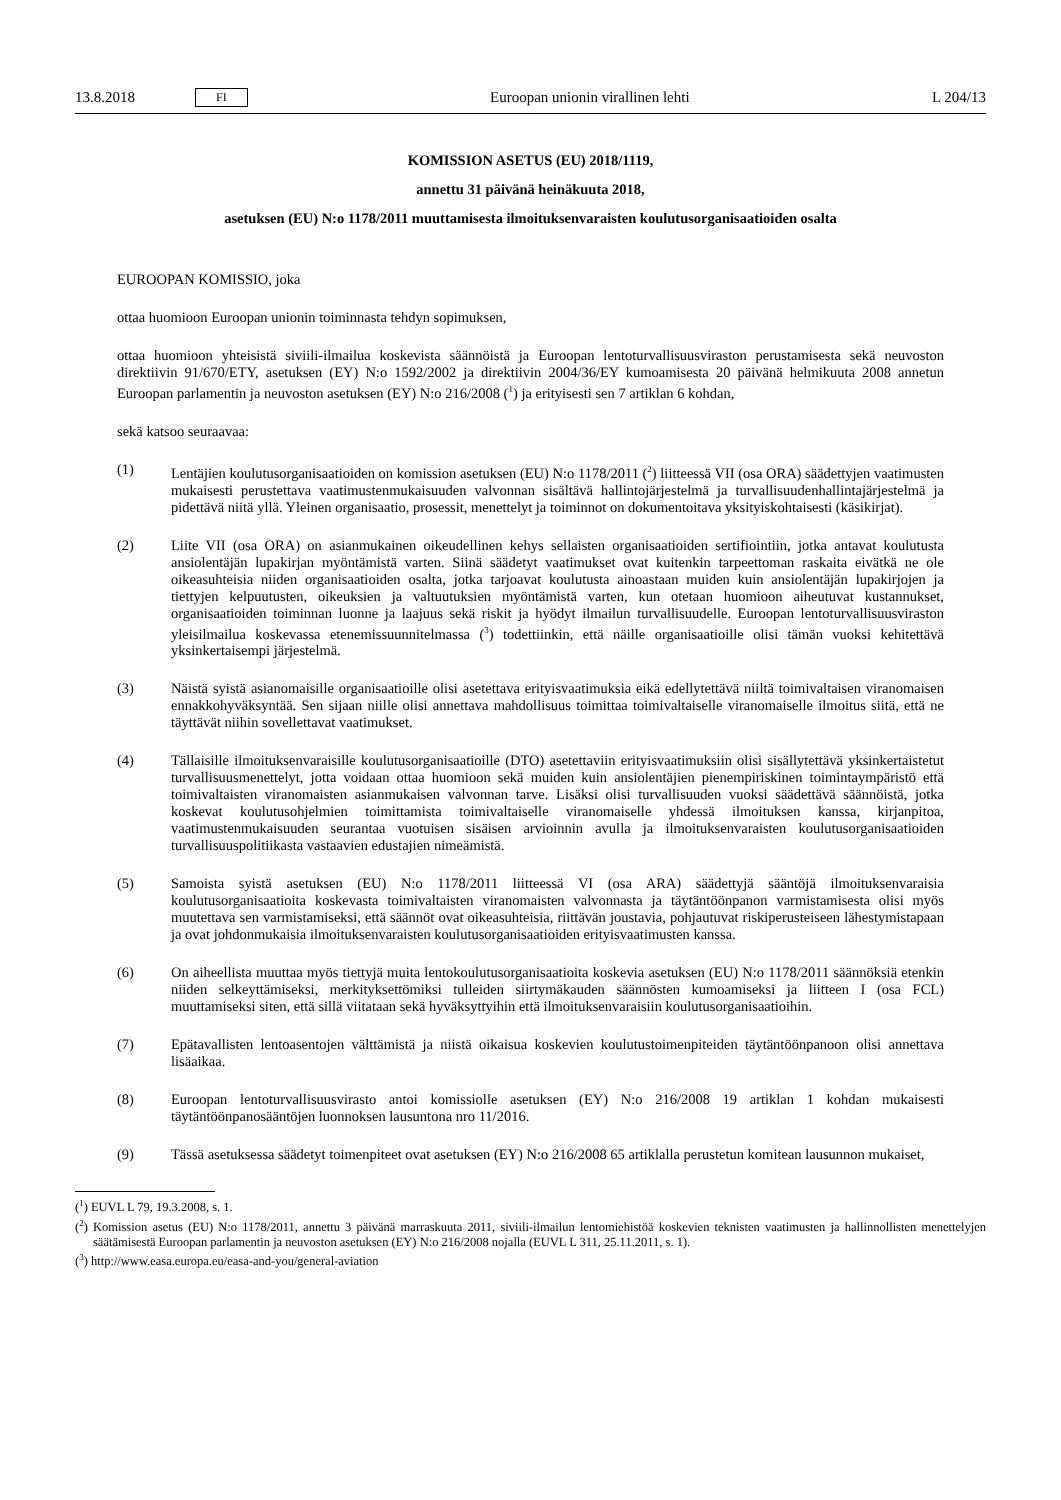13.8.2018 FI Euroopan unionin virallinen lehti L 204/13
KOMISSION ASETUS (EU) 2018/1119,
annettu 31 päivänä heinäkuuta 2018,
asetuksen (EU) N:o 1178/2011 muuttamisesta ilmoituksenvaraisten koulutusorganisaatioiden osalta
EUROOPAN KOMISSIO, joka
ottaa huomioon Euroopan unionin toiminnasta tehdyn sopimuksen,
ottaa huomioon yhteisistä siviili-ilmailua koskevista säännöistä ja Euroopan lentoturvallisuusviraston perustamisesta sekä neuvoston direktiivin 91/670/ETY, asetuksen (EY) N:o 1592/2002 ja direktiivin 2004/36/EY kumoamisesta 20 päivänä helmikuuta 2008 annetun Euroopan parlamentin ja neuvoston asetuksen (EY) N:o 216/2008 (<sup>1</sup>) ja erityisesti sen 7 artiklan 6 kohdan,
sekä katsoo seuraavaa:
(1) Lentäjien koulutusorganisaatioiden on komission asetuksen (EU) N:o 1178/2011 (<sup>2</sup>) liitteessä VII (osa ORA) säädettyjen vaatimusten mukaisesti perustettava vaatimustenmukaisuuden valvonnan sisältävä hallintojärjestelmä ja turvallisuudenhallintajärjestelmä ja pidettävä niitä yllä. Yleinen organisaatio, prosessit, menettelyt ja toiminnot on dokumentoitava yksityiskohtaisesti (käsikirjat).
(2) Liite VII (osa ORA) on asianmukainen oikeudellinen kehys sellaisten organisaatioiden sertifiointiin, jotka antavat koulutusta ansiolentäjän lupakirjan myöntämistä varten. Siinä säädetyt vaatimukset ovat kuitenkin tarpeettoman raskaita eivätkä ne ole oikeasuhteisia niiden organisaatioiden osalta, jotka tarjoavat koulutusta ainoastaan muiden kuin ansiolentäjän lupakirjojen ja tiettyjen kelpuutusten, oikeuksien ja valtuutuksien myöntämistä varten, kun otetaan huomioon aiheutuvat kustannukset, organisaatioiden toiminnan luonne ja laajuus sekä riskit ja hyödyt ilmailun turvallisuudelle. Euroopan lentoturvallisuusviraston yleisilmailua koskevassa etenemissuunnitelmassa (<sup>3</sup>) todettiinkin, että näille organisaatioille olisi tämän vuoksi kehitettävä yksinkertaisempi järjestelmä.
(3) Näistä syistä asianomaisille organisaatioille olisi asetettava erityisvaatimuksia eikä edellytettävä niiltä toimivaltaisen viranomaisen ennakkohyväksyntää. Sen sijaan niille olisi annettava mahdollisuus toimittaa toimivaltaiselle viranomaiselle ilmoitus siitä, että ne täyttävät niihin sovellettavat vaatimukset.
(4) Tällaisille ilmoituksenvaraisille koulutusorganisaatioille (DTO) asetettaviin erityisvaatimuksiin olisi sisällytettävä yksinkertaistetut turvallisuusmenettelyt, jotta voidaan ottaa huomioon sekä muiden kuin ansiolentäjien pienempiriskinen toimintaympäristö että toimivaltaisten viranomaisten asianmukaisen valvonnan tarve. Lisäksi olisi turvallisuuden vuoksi säädettävä säännöistä, jotka koskevat koulutusohjelmien toimittamista toimivaltaiselle viranomaiselle yhdessä ilmoituksen kanssa, kirjanpitoa, vaatimustenmukaisuuden seurantaa vuotuisen sisäisen arvioinnin avulla ja ilmoituksenvaraisten koulutusorganisaatioiden turvallisuuspolitiikasta vastaavien edustajien nimeämistä.
(5) Samoista syistä asetuksen (EU) N:o 1178/2011 liitteessä VI (osa ARA) säädettyjä sääntöjä ilmoituksenvaraisia koulutusorganisaatioita koskevasta toimivaltaisten viranomaisten valvonnasta ja täytäntöönpanon varmistamisesta olisi myös muutettava sen varmistamiseksi, että säännöt ovat oikeasuhteisia, riittävän joustavia, pohjautuvat riskiperusteiseen lähestymistapaan ja ovat johdonmukaisia ilmoituksenvaraisten koulutusorganisaatioiden erityisvaatimusten kanssa.
(6) On aiheellista muuttaa myös tiettyjä muita lentokoulutusorganisaatioita koskevia asetuksen (EU) N:o 1178/2011 säännöksiä etenkin niiden selkeyttämiseksi, merkityksettömiksi tulleiden siirtymäkauden säännösten kumoamiseksi ja liitteen I (osa FCL) muuttamiseksi siten, että sillä viitataan sekä hyväksyttyihin että ilmoituksenvaraisiin koulutusorganisaatioihin.
(7) Epätavallisten lentoasentojen välttämistä ja niistä oikaisua koskevien koulutustoimenpiteiden täytäntöönpanoon olisi annettava lisäaikaa.
(8) Euroopan lentoturvallisuusvirasto antoi komissiolle asetuksen (EY) N:o 216/2008 19 artiklan 1 kohdan mukaisesti täytäntöönpanosääntöjen luonnoksen lausuntona nro 11/2016.
(9) Tässä asetuksessa säädetyt toimenpiteet ovat asetuksen (EY) N:o 216/2008 65 artiklalla perustetun komitean lausunnon mukaiset,
(<sup>1</sup>) EUVL L 79, 19.3.2008, s. 1.
(<sup>2</sup>) Komission asetus (EU) N:o 1178/2011, annettu 3 päivänä marraskuuta 2011, siviili-ilmailun lentomiehistöä koskevien teknisten vaatimusten ja hallinnollisten menettelyjen säätämisestä Euroopan parlamentin ja neuvoston asetuksen (EY) N:o 216/2008 nojalla (EUVL L 311, 25.11.2011, s. 1).
(<sup>3</sup>) http://www.easa.europa.eu/easa-and-you/general-aviation